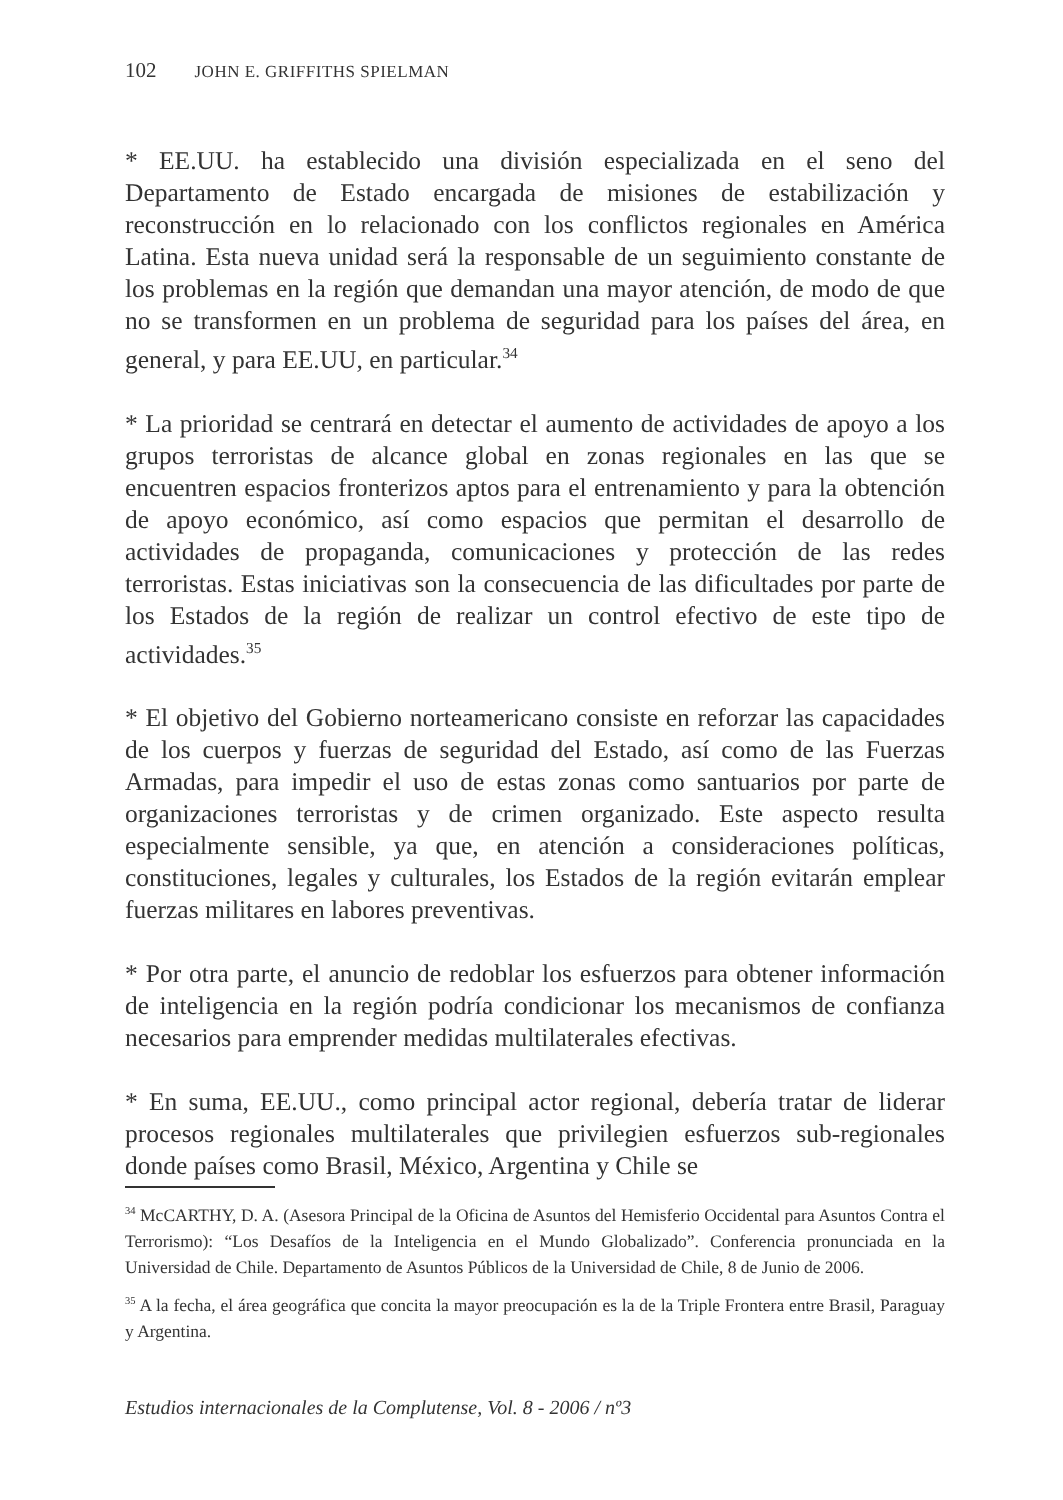102 JOHN E. GRIFFITHS SPIELMAN
* EE.UU. ha establecido una división especializada en el seno del Departamento de Estado encargada de misiones de estabilización y reconstrucción en lo relacionado con los conflictos regionales en América Latina. Esta nueva unidad será la responsable de un seguimiento constante de los problemas en la región que demandan una mayor atención, de modo de que no se transformen en un problema de seguridad para los países del área, en general, y para EE.UU, en particular.<sup>34</sup>
* La prioridad se centrará en detectar el aumento de actividades de apoyo a los grupos terroristas de alcance global en zonas regionales en las que se encuentren espacios fronterizos aptos para el entrenamiento y para la obtención de apoyo económico, así como espacios que permitan el desarrollo de actividades de propaganda, comunicaciones y protección de las redes terroristas. Estas iniciativas son la consecuencia de las dificultades por parte de los Estados de la región de realizar un control efectivo de este tipo de actividades.<sup>35</sup>
* El objetivo del Gobierno norteamericano consiste en reforzar las capacidades de los cuerpos y fuerzas de seguridad del Estado, así como de las Fuerzas Armadas, para impedir el uso de estas zonas como santuarios por parte de organizaciones terroristas y de crimen organizado. Este aspecto resulta especialmente sensible, ya que, en atención a consideraciones políticas, constituciones, legales y culturales, los Estados de la región evitarán emplear fuerzas militares en labores preventivas.
* Por otra parte, el anuncio de redoblar los esfuerzos para obtener información de inteligencia en la región podría condicionar los mecanismos de confianza necesarios para emprender medidas multilaterales efectivas.
* En suma, EE.UU., como principal actor regional, debería tratar de liderar procesos regionales multilaterales que privilegien esfuerzos sub-regionales donde países como Brasil, México, Argentina y Chile se
<sup>34</sup> McCARTHY, D. A. (Asesora Principal de la Oficina de Asuntos del Hemisferio Occidental para Asuntos Contra el Terrorismo): “Los Desafíos de la Inteligencia en el Mundo Globalizado”. Conferencia pronunciada en la Universidad de Chile. Departamento de Asuntos Públicos de la Universidad de Chile, 8 de Junio de 2006.
<sup>35</sup> A la fecha, el área geográfica que concita la mayor preocupación es la de la Triple Frontera entre Brasil, Paraguay y Argentina.
Estudios internacionales de la Complutense, Vol. 8 - 2006 / nº3